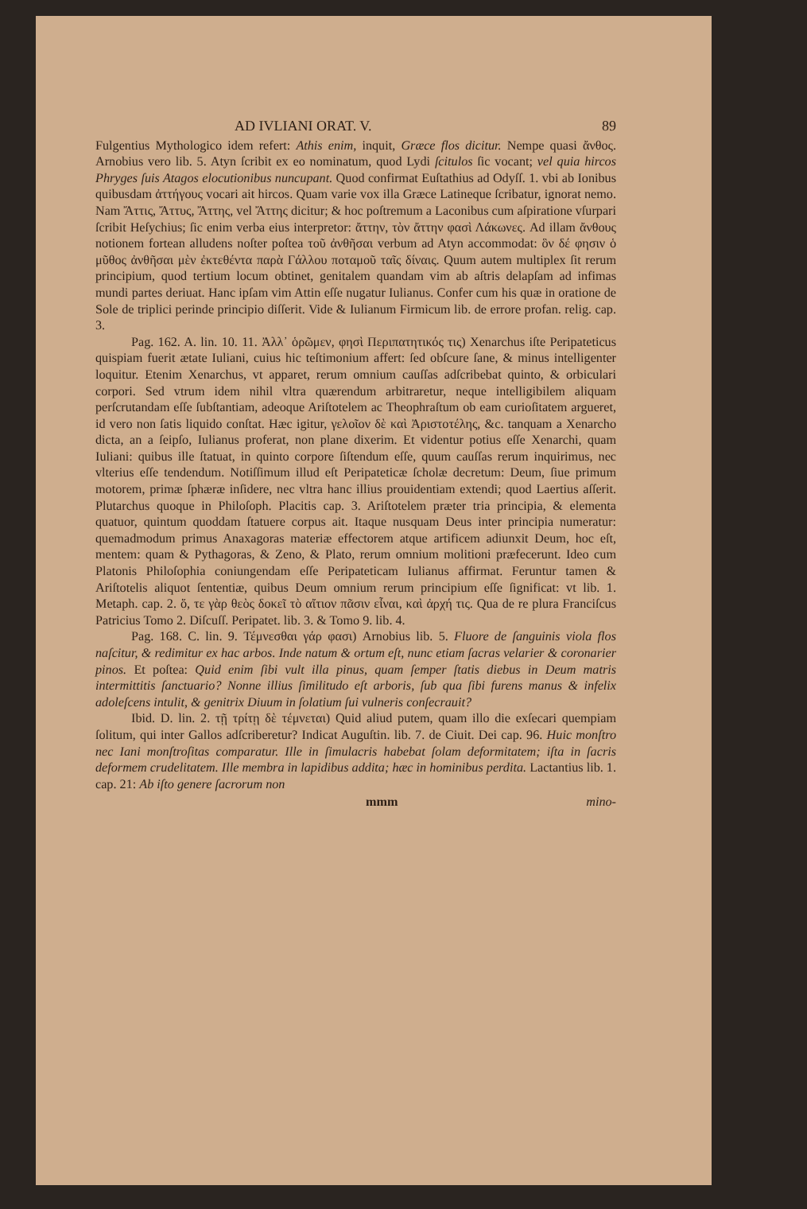AD IVLIANI ORAT. V. 89
Fulgentius Mythologico idem refert: Athis enim, inquit, Græce flos dicitur. Nempe quasi ἄνθος. Arnobius vero lib. 5. Atyn ſcribit ex eo nominatum, quod Lydi ſcitulos ſic vocant; vel quia hircos Phryges ſuis Atagos elocutionibus nuncupant. Quod confirmat Euſtathius ad Odyſſ. 1. vbi ab Ionibus quibusdam ἀττήγους vocari ait hircos. Quam varie vox illa Græce Latineque ſcribatur, ignorat nemo. Nam Ἄττις, Ἄττυς, Ἄττης, vel Ἄττης dicitur; & hoc poſtremum a Laconibus cum aſpiratione vſurpari ſcribit Heſychius; ſic enim verba eius interpretor: ἄττην, τὸν ἄττην φασὶ Λάκωνες. Ad illam ἄνθους notionem fortean alludens noſter poſtea τοῦ ἀνθῆσαι verbum ad Atyn accommodat: ὃν δέ φησιν ὁ μῦθος ἀνθῆσαι μὲν ἐκτεθέντα παρὰ Γάλλου ποταμοῦ ταῖς δίναις. Quum autem multiplex ſit rerum principium, quod tertium locum obtinet, genitalem quandam vim ab aſtris delapſam ad infimas mundi partes deriuat. Hanc ipſam vim Attin eſſe nugatur Iulianus. Confer cum his quæ in oratione de Sole de triplici perinde principio diſſerit. Vide & Iulianum Firmicum lib. de errore profan. relig. cap. 3.
Pag. 162. A. lin. 10. 11. Ἀλλ᾽ ὁρῶμεν, φησὶ Περιπατητικός τις) Xenarchus iſte Peripateticus quispiam fuerit ætate Iuliani, cuius hic teſtimonium affert: ſed obſcure ſane, & minus intelligenter loquitur. Etenim Xenarchus, vt apparet, rerum omnium cauſſas adſcribebat quinto, & orbiculari corpori. Sed vtrum idem nihil vltra quærendum arbitraretur, neque intelligibilem aliquam perſcrutandam eſſe ſubſtantiam, adeoque Ariſtotelem ac Theophraſtum ob eam curioſitatem argueret, id vero non ſatis liquido conſtat. Hæc igitur, γελοῖον δὲ καὶ Ἀριστοτέλης, &c. tanquam a Xenarcho dicta, an a ſeipſo, Iulianus proferat, non plane dixerim. Et videntur potius eſſe Xenarchi, quam Iuliani: quibus ille ſtatuat, in quinto corpore ſiſtendum eſſe, quum cauſſas rerum inquirimus, nec vlterius eſſe tendendum. Notiſſimum illud eſt Peripateticæ ſcholæ decretum: Deum, ſiue primum motorem, primæ ſphæræ inſidere, nec vltra hanc illius prouidentiam extendi; quod Laertius aſſerit. Plutarchus quoque in Philoſoph. Placitis cap. 3. Ariſtotelem præter tria principia, & elementa quatuor, quintum quoddam ſtatuere corpus ait. Itaque nusquam Deus inter principia numeratur: quemadmodum primus Anaxagoras materiæ effectorem atque artificem adiunxit Deum, hoc eſt, mentem: quam & Pythagoras, & Zeno, & Plato, rerum omnium molitioni præfecerunt. Ideo cum Platonis Philoſophia coniungendam eſſe Peripateticam Iulianus affirmat. Feruntur tamen & Ariſtotelis aliquot ſententiæ, quibus Deum omnium rerum principium eſſe ſignificat: vt lib. 1. Metaph. cap. 2. ὅ, τε γὰρ θεὸς δοκεῖ τὸ αἴτιον πᾶσιν εἶναι, καὶ ἀρχή τις. Qua de re plura Franciſcus Patricius Tomo 2. Diſcuſſ. Peripatet. lib. 3. & Tomo 9. lib. 4.
Pag. 168. C. lin. 9. Τέμνεσθαι γάρ φασι) Arnobius lib. 5. Fluore de ſanguinis viola flos naſcitur, & redimitur ex hac arbos. Inde natum & ortum eſt, nunc etiam ſacras velarier & coronarier pinos. Et poſtea: Quid enim ſibi vult illa pinus, quam ſemper ſtatis diebus in Deum matris intermittitis ſanctuario? Nonne illius ſimilitudo eſt arboris, ſub qua ſibi furens manus & infelix adoleſcens intulit, & genitrix Diuum in ſolatium ſui vulneris conſecrauit?
Ibid. D. lin. 2. τῇ τρίτῃ δὲ τέμνεται) Quid aliud putem, quam illo die exſecari quempiam ſolitum, qui inter Gallos adſcriberetur? Indicat Auguſtin. lib. 7. de Ciuit. Dei cap. 96. Huic monſtro nec Iani monſtroſitas comparatur. Ille in ſimulacris habebat ſolam deformitatem; iſta in ſacris deformem crudelitatem. Ille membra in lapidibus addita; hæc in hominibus perdita. Lactantius lib. 1. cap. 21: Ab iſto genere ſacrorum non
mmm mino-